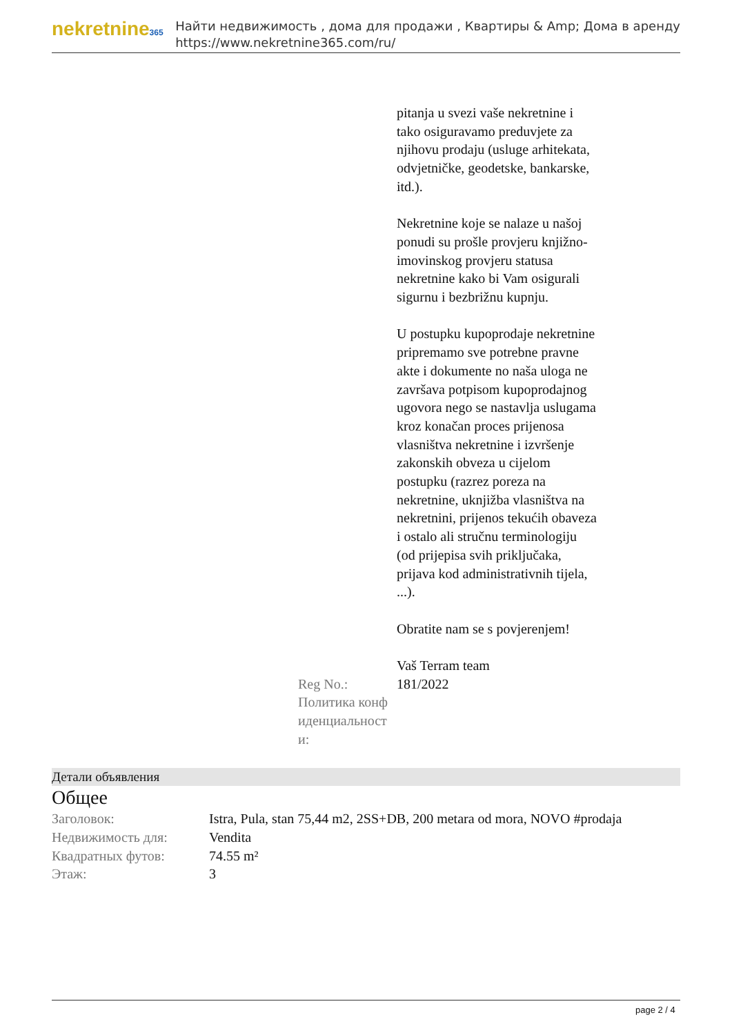nekretnine365
Найти недвижимость , дома для продажи , Квартиры & Amp; Дома в аренду
https://www.nekretnine365.com/ru/
pitanja u svezi vaše nekretnine i tako osiguravamo preduvjete za njihovu prodaju (usluge arhitekata, odvjetničke, geodetske, bankarske, itd.).
Nekretnine koje se nalaze u našoj ponudi su prošle provjeru knjižno-imovinskog provjeru statusa nekretnine kako bi Vam osigurali sigurnu i bezbrižnu kupnju.
U postupku kupoprodaje nekretnine pripremamo sve potrebne pravne akte i dokumente no naša uloga ne završava potpisom kupoprodajnog ugovora nego se nastavlja uslugama kroz konačan proces prijenosa vlasništva nekretnine i izvršenje zakonskih obveza u cijelom postupku (razrez poreza na nekretnine, uknjižba vlasništva na nekretnini, prijenos tekućih obaveza i ostalo ali stručnu terminologiju (od prijepisa svih priključaka, prijava kod administrativnih tijela, ...).
Obratite nam se s povjerenjem!
Vaš Terram team
Reg No.: 181/2022
Политика конф иденциальност и:
Детали объявления
Общее
| Заголовок: | Istra, Pula, stan 75,44 m2, 2SS+DB, 200 metara od mora, NOVO #prodaja |
| Недвижимость для: | Vendita |
| Квадратных футов: | 74.55 m² |
| Этаж: | 3 |
page 2 / 4